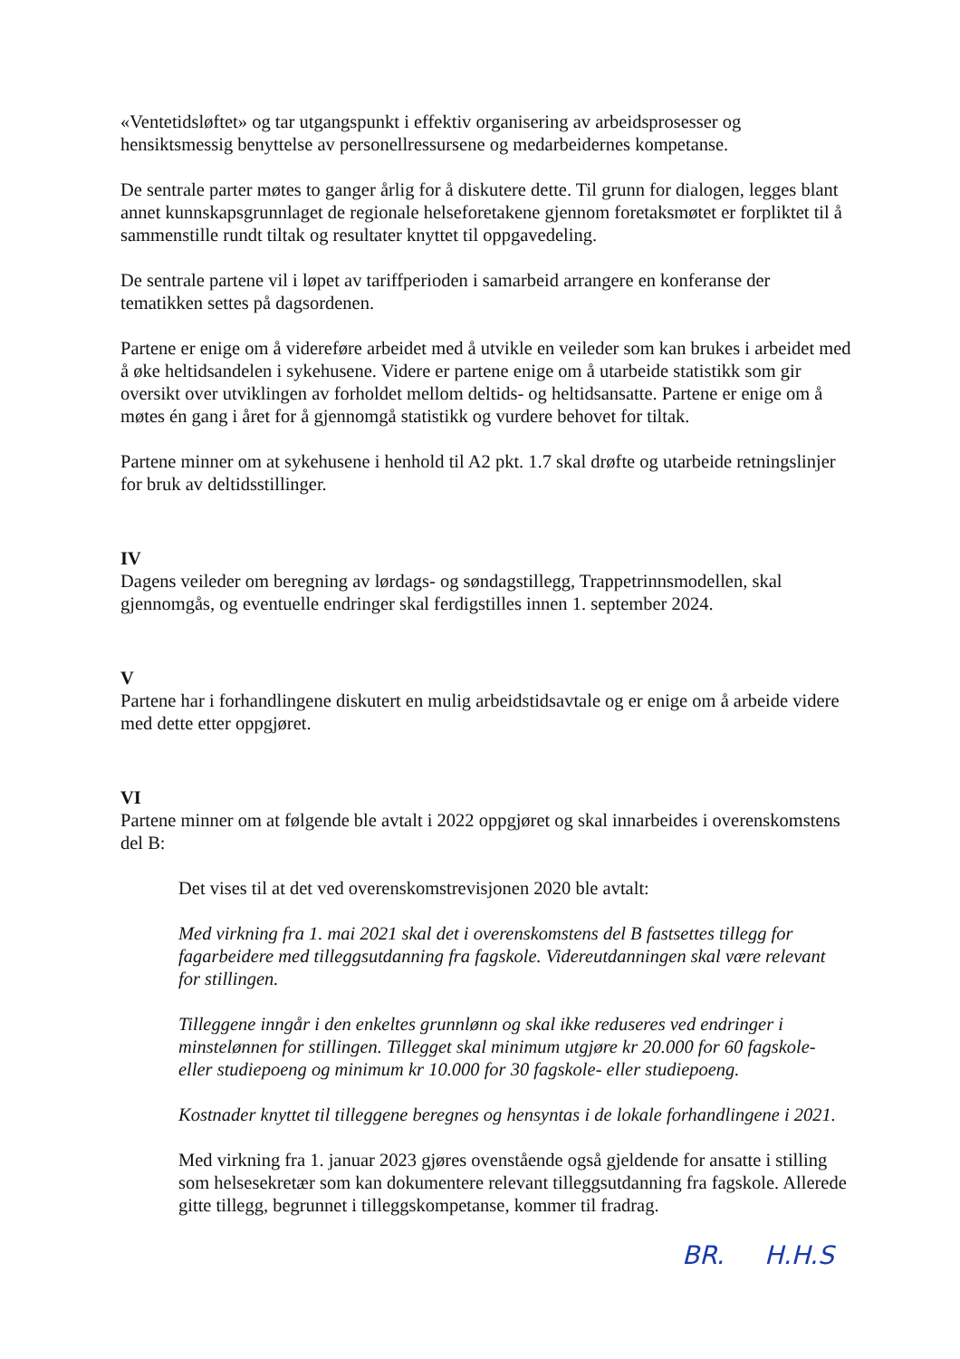«Ventetidsløftet» og tar utgangspunkt i effektiv organisering av arbeidsprosesser og hensiktsmessig benyttelse av personellressursene og medarbeidernes kompetanse.
De sentrale parter møtes to ganger årlig for å diskutere dette. Til grunn for dialogen, legges blant annet kunnskapsgrunnlaget de regionale helseforetakene gjennom foretaksmøtet er forpliktet til å sammenstille rundt tiltak og resultater knyttet til oppgavedeling.
De sentrale partene vil i løpet av tariffperioden i samarbeid arrangere en konferanse der tematikken settes på dagsordenen.
Partene er enige om å videreføre arbeidet med å utvikle en veileder som kan brukes i arbeidet med å øke heltidsandelen i sykehusene. Videre er partene enige om å utarbeide statistikk som gir oversikt over utviklingen av forholdet mellom deltids- og heltidsansatte. Partene er enige om å møtes én gang i året for å gjennomgå statistikk og vurdere behovet for tiltak.
Partene minner om at sykehusene i henhold til A2 pkt. 1.7 skal drøfte og utarbeide retningslinjer for bruk av deltidsstillinger.
IV
Dagens veileder om beregning av lørdags- og søndagstillegg, Trappetrinnsmodellen, skal gjennomgås, og eventuelle endringer skal ferdigstilles innen 1. september 2024.
V
Partene har i forhandlingene diskutert en mulig arbeidstidsavtale og er enige om å arbeide videre med dette etter oppgjøret.
VI
Partene minner om at følgende ble avtalt i 2022 oppgjøret og skal innarbeides i overenskomstens del B:
Det vises til at det ved overenskomstrevisjonen 2020 ble avtalt:
Med virkning fra 1. mai 2021 skal det i overenskomstens del B fastsettes tillegg for fagarbeidere med tilleggsutdanning fra fagskole. Videreutdanningen skal være relevant for stillingen.
Tilleggene inngår i den enkeltes grunnlønn og skal ikke reduseres ved endringer i minstelønnen for stillingen. Tillegget skal minimum utgjøre kr 20.000 for 60 fagskole- eller studiepoeng og minimum kr 10.000 for 30 fagskole- eller studiepoeng.
Kostnader knyttet til tilleggene beregnes og hensyntas i de lokale forhandlingene i 2021.
Med virkning fra 1. januar 2023 gjøres ovenstående også gjeldende for ansatte i stilling som helsesekretær som kan dokumentere relevant tilleggsutdanning fra fagskole. Allerede gitte tillegg, begrunnet i tilleggskompetanse, kommer til fradrag.
BR. H.H.S